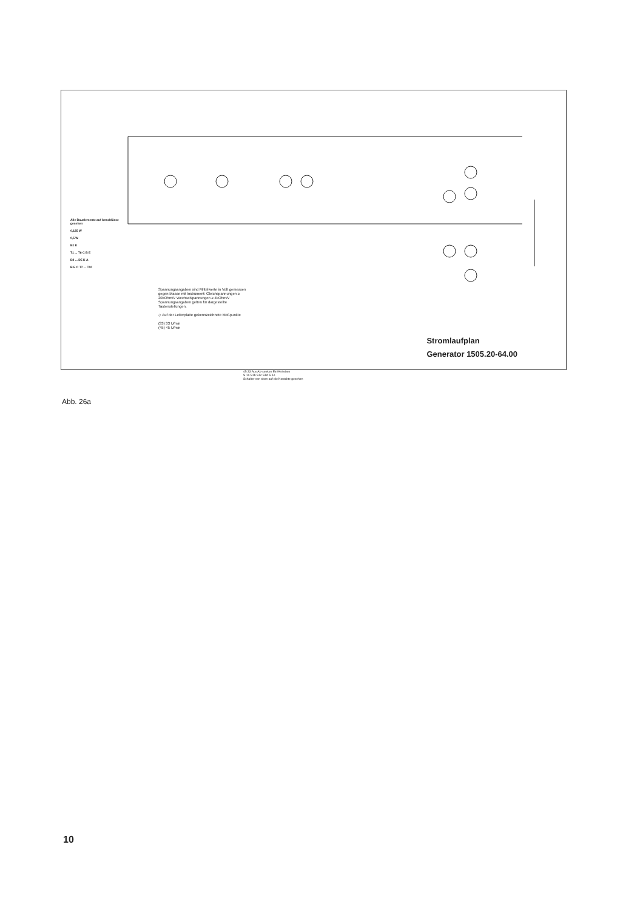Alle Bauelemente auf Anschlüsse gesehen
0,125 W
0,5 W
B1 K
T1 ... T6 C B E
D2 ... D5 K A
B E C T7 ... T10
Spannungsangaben sind Mittelwerte in Volt gemessen gegen Masse mit Instrument: Gleichspannungen ≥ 20kOhm/V Wechselspannungen ≥ 4kOhm/V Spannungsangaben gelten für dargestellte Tastenstellungen.
◇ Auf der Leiterplatte gekennzeichnete Meßpunkte
(33) 33 U/min
(45) 45 U/min
45 33 Aus Ab-senken Ein/Anheben
S 1a S1b S1c S1d S 1e
Schalter von oben auf die Kontakte gesehen
Stromlaufplan
Generator 1505.20-64.00
Abb. 26a
10